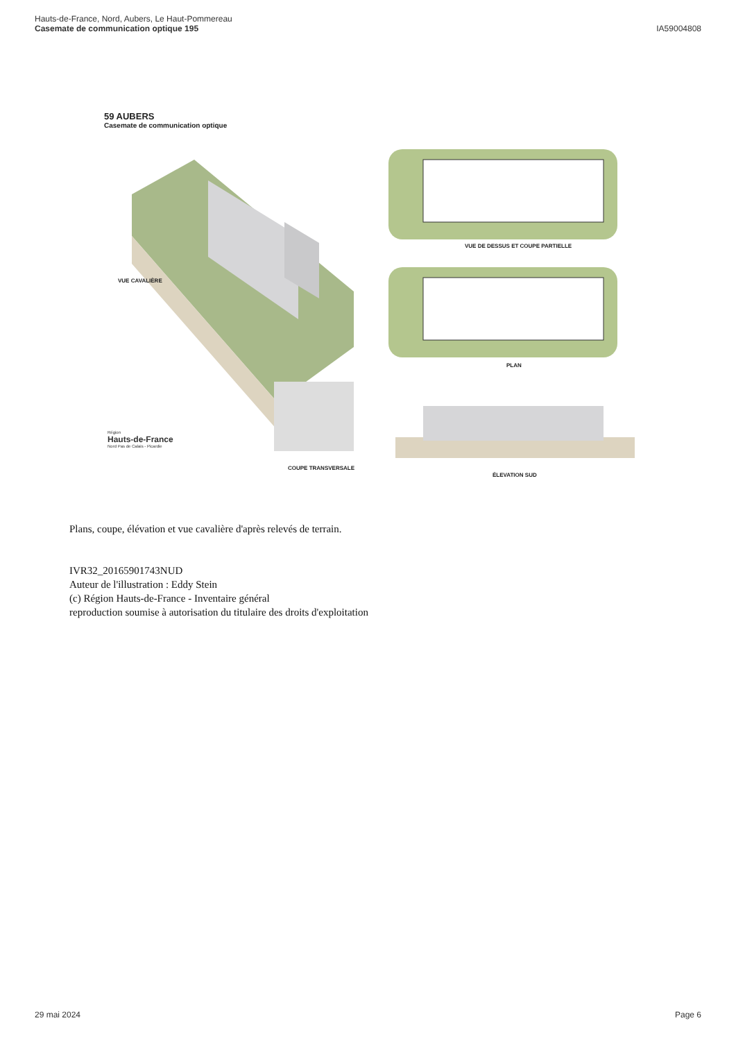Hauts-de-France, Nord, Aubers, Le Haut-Pommereau
Casemate de communication optique 195
IA59004808
59 AUBERS
Casemate de communication optique
VUE CAVALIÈRE
VUE DE DESSUS ET COUPE PARTIELLE
PLAN
COUPE TRANSVERSALE
ÉLEVATION SUD
Région
Hauts-de-France
Nord Pas de Calais - Picardie
Plans, coupe, élévation et vue cavalière d'après relevés de terrain.
IVR32_20165901743NUD
Auteur de l'illustration : Eddy Stein
(c) Région Hauts-de-France - Inventaire général
reproduction soumise à autorisation du titulaire des droits d'exploitation
29 mai 2024 Page 6